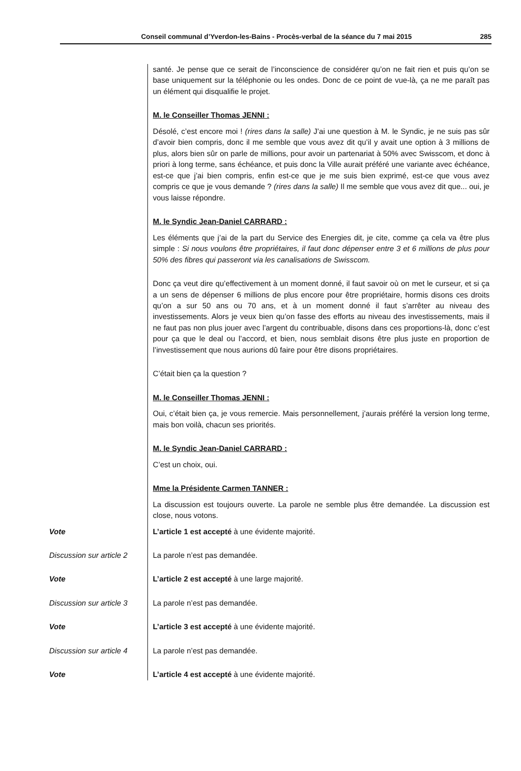Conseil communal d’Yverdon-les-Bains - Procès-verbal de la séance du 7 mai 2015 285
santé. Je pense que ce serait de l’inconscience de considérer qu’on ne fait rien et puis qu’on se base uniquement sur la téléphonie ou les ondes. Donc de ce point de vue-là, ça ne me paraît pas un élément qui disqualifie le projet.
M. le Conseiller Thomas JENNI :
Désolé, c’est encore moi ! (rires dans la salle) J’ai une question à M. le Syndic, je ne suis pas sûr d’avoir bien compris, donc il me semble que vous avez dit qu’il y avait une option à 3 millions de plus, alors bien sûr on parle de millions, pour avoir un partenariat à 50% avec Swisscom, et donc à priori à long terme, sans échéance, et puis donc la Ville aurait préféré une variante avec échéance, est-ce que j’ai bien compris, enfin est-ce que je me suis bien exprimé, est-ce que vous avez compris ce que je vous demande ? (rires dans la salle) Il me semble que vous avez dit que... oui, je vous laisse répondre.
M. le Syndic Jean-Daniel CARRARD :
Les éléments que j’ai de la part du Service des Energies dit, je cite, comme ça cela va être plus simple : Si nous voulons être propriétaires, il faut donc dépenser entre 3 et 6 millions de plus pour 50% des fibres qui passeront via les canalisations de Swisscom.
Donc ça veut dire qu’effectivement à un moment donné, il faut savoir où on met le curseur, et si ça a un sens de dépenser 6 millions de plus encore pour être propriétaire, hormis disons ces droits qu’on a sur 50 ans ou 70 ans, et à un moment donné il faut s’arrêter au niveau des investissements. Alors je veux bien qu’on fasse des efforts au niveau des investissements, mais il ne faut pas non plus jouer avec l’argent du contribuable, disons dans ces proportions-là, donc c’est pour ça que le deal ou l’accord, et bien, nous semblait disons être plus juste en proportion de l’investissement que nous aurions dû faire pour être disons propriétaires.
C’était bien ça la question ?
M. le Conseiller Thomas JENNI :
Oui, c’était bien ça, je vous remercie. Mais personnellement, j’aurais préféré la version long terme, mais bon voilà, chacun ses priorités.
M. le Syndic Jean-Daniel CARRARD :
C’est un choix, oui.
Mme la Présidente Carmen TANNER :
La discussion est toujours ouverte. La parole ne semble plus être demandée. La discussion est close, nous votons.
Vote
L’article 1 est accepté à une évidente majorité.
Discussion sur article 2
La parole n’est pas demandée.
Vote
L’article 2 est accepté à une large majorité.
Discussion sur article 3
La parole n’est pas demandée.
Vote
L’article 3 est accepté à une évidente majorité.
Discussion sur article 4
La parole n’est pas demandée.
Vote
L’article 4 est accepté à une évidente majorité.